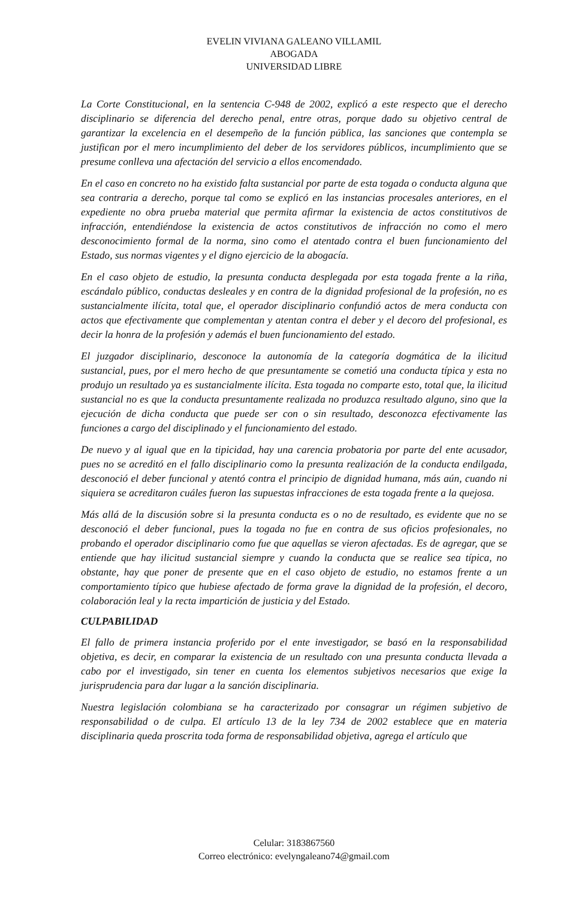EVELIN VIVIANA GALEANO VILLAMIL
ABOGADA
UNIVERSIDAD LIBRE
La Corte Constitucional, en la sentencia C-948 de 2002, explicó a este respecto que el derecho disciplinario se diferencia del derecho penal, entre otras, porque dado su objetivo central de garantizar la excelencia en el desempeño de la función pública, las sanciones que contempla se justifican por el mero incumplimiento del deber de los servidores públicos, incumplimiento que se presume conlleva una afectación del servicio a ellos encomendado.
En el caso en concreto no ha existido falta sustancial por parte de esta togada o conducta alguna que sea contraria a derecho, porque tal como se explicó en las instancias procesales anteriores, en el expediente no obra prueba material que permita afirmar la existencia de actos constitutivos de infracción, entendiéndose la existencia de actos constitutivos de infracción no como el mero desconocimiento formal de la norma, sino como el atentado contra el buen funcionamiento del Estado, sus normas vigentes y el digno ejercicio de la abogacía.
En el caso objeto de estudio, la presunta conducta desplegada por esta togada frente a la riña, escándalo público, conductas desleales y en contra de la dignidad profesional de la profesión, no es sustancialmente ilícita, total que, el operador disciplinario confundió actos de mera conducta con actos que efectivamente que complementan y atentan contra el deber y el decoro del profesional, es decir la honra de la profesión y además el buen funcionamiento del estado.
El juzgador disciplinario, desconoce la autonomía de la categoría dogmática de la ilicitud sustancial, pues, por el mero hecho de que presuntamente se cometió una conducta típica y esta no produjo un resultado ya es sustancialmente ilícita. Esta togada no comparte esto, total que, la ilicitud sustancial no es que la conducta presuntamente realizada no produzca resultado alguno, sino que la ejecución de dicha conducta que puede ser con o sin resultado, desconozca efectivamente las funciones a cargo del disciplinado y el funcionamiento del estado.
De nuevo y al igual que en la tipicidad, hay una carencia probatoria por parte del ente acusador, pues no se acreditó en el fallo disciplinario como la presunta realización de la conducta endilgada, desconoció el deber funcional y atentó contra el principio de dignidad humana, más aún, cuando ni siquiera se acreditaron cuáles fueron las supuestas infracciones de esta togada frente a la quejosa.
Más allá de la discusión sobre si la presunta conducta es o no de resultado, es evidente que no se desconoció el deber funcional, pues la togada no fue en contra de sus oficios profesionales, no probando el operador disciplinario como fue que aquellas se vieron afectadas. Es de agregar, que se entiende que hay ilicitud sustancial siempre y cuando la conducta que se realice sea típica, no obstante, hay que poner de presente que en el caso objeto de estudio, no estamos frente a un comportamiento típico que hubiese afectado de forma grave la dignidad de la profesión, el decoro, colaboración leal y la recta impartición de justicia y del Estado.
CULPABILIDAD
El fallo de primera instancia proferido por el ente investigador, se basó en la responsabilidad objetiva, es decir, en comparar la existencia de un resultado con una presunta conducta llevada a cabo por el investigado, sin tener en cuenta los elementos subjetivos necesarios que exige la jurisprudencia para dar lugar a la sanción disciplinaria.
Nuestra legislación colombiana se ha caracterizado por consagrar un régimen subjetivo de responsabilidad o de culpa. El artículo 13 de la ley 734 de 2002 establece que en materia disciplinaria queda proscrita toda forma de responsabilidad objetiva, agrega el artículo que
Celular: 3183867560
Correo electrónico: evelyngaleano74@gmail.com